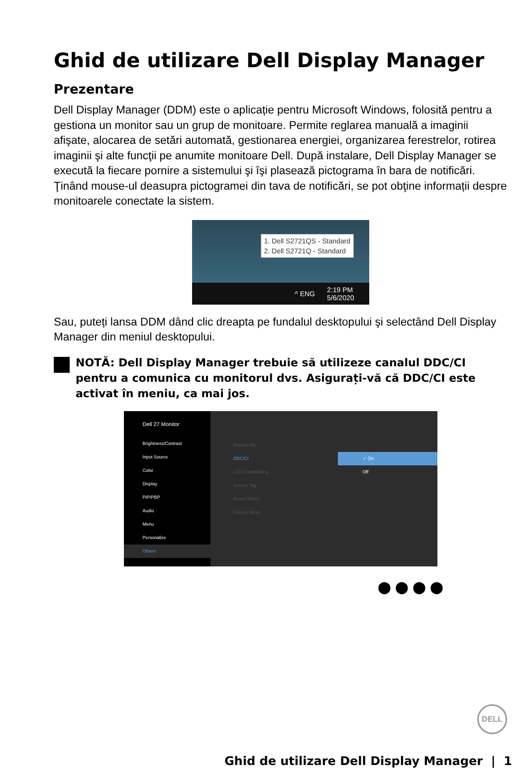Ghid de utilizare Dell Display Manager
Prezentare
Dell Display Manager (DDM) este o aplicație pentru Microsoft Windows, folosită pentru a gestiona un monitor sau un grup de monitoare. Permite reglarea manuală a imaginii afişate, alocarea de setări automată, gestionarea energiei, organizarea ferestrelor, rotirea imaginii şi alte funcţii pe anumite monitoare Dell. După instalare, Dell Display Manager se execută la fiecare pornire a sistemului şi îşi plasează pictograma în bara de notificări. Ţinând mouse-ul deasupra pictogramei din tava de notificări, se pot obţine informații despre monitoarele conectate la sistem.
1. Dell S2721QS - Standard
2. Dell S2721Q - Standard
^ ENG 2:19 PM
5/6/2020
Sau, puteți lansa DDM dând clic dreapta pe fundalul desktopului şi selectând Dell Display Manager din meniul desktopului.
NOTĂ: Dell Display Manager trebuie să utilizeze canalul DDC/CI pentru a comunica cu monitorul dvs. Asigurați-vă că DDC/CI este activat în meniu, ca mai jos.
Dell 27 Monitor
Brightness/Contrast
Input Source
Color
Display
PIP/PBP
Audio
Menu
Personalize
Others
Display Info DDC/CI ✓ On LCD Conditioning Off Service Tag Reset Others Factory Reset
⬤⬤⬤⬤
DELL
Ghid de utilizare Dell Display Manager | 1